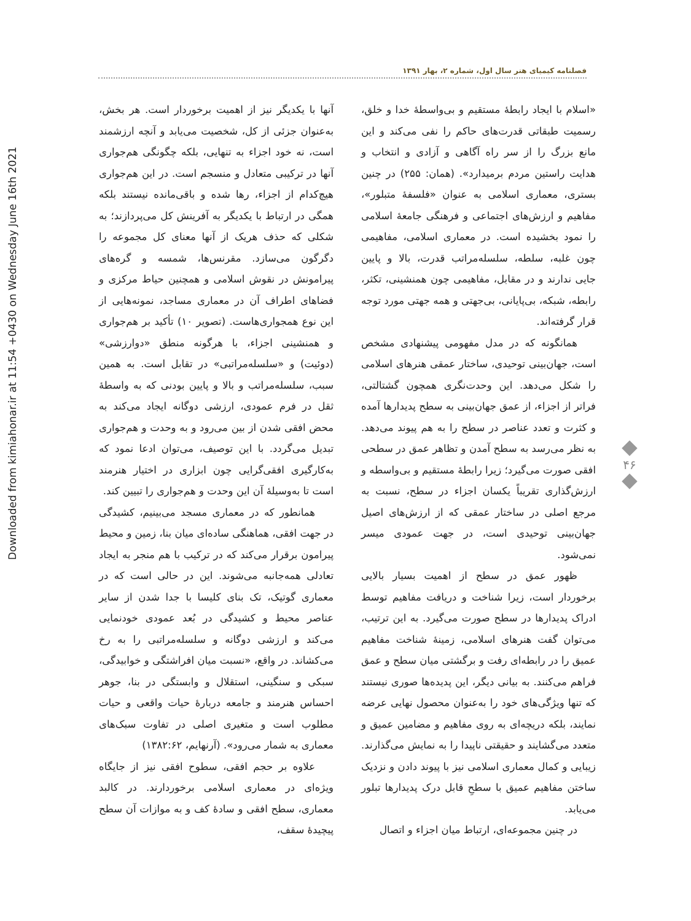Downloaded from kimiahonar.ir at 11:54 +0430 on Wednesday June 16th 2021
فصلنامه کیمیای هنر سال اول، شماره ۲، بهار ۱۳۹۱
«اسلام با ایجاد رابطهٔ مستقیم و بی‌واسطهٔ خدا و خلق، رسمیت طبقاتی قدرت‌های حاکم را نفی می‌کند و این مانع بزرگ را از سر راه آگاهی و آزادی و انتخاب و هدایت راستین مردم برمیدارد». (همان: ۲۵۵) در چنین بستری، معماری اسلامی به عنوان «فلسفهٔ متبلور»، مفاهیم و ارزش‌های اجتماعی و فرهنگی جامعهٔ اسلامی را نمود بخشیده است. در معماری اسلامی، مفاهیمی چون غلبه، سلطه، سلسله‌مراتب قدرت، بالا و پایین جایی ندارند و در مقابل، مفاهیمی چون همنشینی، تکثر، رابطه، شبکه، بی‌پایانی، بی‌جهتی و همه جهتی مورد توجه قرار گرفته‌اند.
همانگونه که در مدل مفهومی پیشنهادی مشخص است، جهان‌بینی توحیدی، ساختار عمقی هنرهای اسلامی را شکل می‌دهد. این وحدت‌نگری همچون گشتالتی، فراتر از اجزاء، از عمق جهان‌بینی به سطح پدیدارها آمده و کثرت و تعدد عناصر در سطح را به هم پیوند می‌دهد. به نظر می‌رسد به سطح آمدن و تظاهر عمق در سطحی افقی صورت می‌گیرد؛ زیرا رابطهٔ مستقیم و بی‌واسطه و ارزش‌گذاری تقریباً یکسان اجزاء در سطح، نسبت به مرجع اصلی در ساختار عمقی که از ارزش‌های اصیل جهان‌بینی توحیدی است، در جهت عمودی میسر نمی‌شود.
ظهور عمق در سطح از اهمیت بسیار بالایی برخوردار است، زیرا شناخت و دریافت مفاهیم توسط ادراک پدیدارها در سطح صورت می‌گیرد. به این ترتیب، می‌توان گفت هنرهای اسلامی، زمینهٔ شناخت مفاهیم عمیق را در رابطه‌ای رفت و برگشتی میان سطح و عمق فراهم می‌کنند. به بیانی دیگر، این پدیده‌ها صوری نیستند که تنها ویژگی‌های خود را به‌عنوان محصول نهایی عرضه نمایند، بلکه دریچه‌ای به روی مفاهیم و مضامین عمیق و متعدد می‌گشایند و حقیقتی ناپیدا را به نمایش می‌گذارند. زیبایی و کمال معماری اسلامی نیز با پیوند دادن و نزدیک ساختن مفاهیم عمیق با سطحِ قابل درک پدیدارها تبلور می‌یابد.
در چنین مجموعه‌ای، ارتباط میان اجزاء و اتصال
آنها با یکدیگر نیز از اهمیت برخوردار است. هر بخش، به‌عنوان جزئی از کل، شخصیت می‌یابد و آنچه ارزشمند است، نه خود اجزاء به تنهایی، بلکه چگونگی هم‌جواری آنها در ترکیبی متعادل و منسجم است. در این هم‌جواری هیچ‌کدام از اجزاء، رها شده و باقی‌مانده نیستند بلکه همگی در ارتباط با یکدیگر به آفرینش کل می‌پردازند؛ به شکلی که حذف هریک از آنها معنای کل مجموعه را دگرگون می‌سازد. مقرنس‌ها، شمسه و گره‌های پیرامونش در نقوش اسلامی و همچنین حیاط مرکزی و فضاهای اطراف آن در معماری مساجد، نمونه‌هایی از این نوع همجواری‌هاست. (تصویر ۱۰) تأکید بر هم‌جواری و همنشینی اجزاء، با هرگونه منطق «دوارزشی» (دوئیت) و «سلسله‌مراتبی» در تقابل است. به همین سبب، سلسله‌مراتب و بالا و پایین بودنی که به واسطهٔ ثقل در فرم عمودی، ارزشی دوگانه ایجاد می‌کند به محض افقی شدن از بین می‌رود و به وحدت و هم‌جواری تبدیل می‌گردد. با این توصیف، می‌توان ادعا نمود که به‌کارگیری افقی‌گرایی چون ابزاری در اختیار هنرمند است تا به‌وسیلهٔ آن این وحدت و هم‌جواری را تبیین کند.
همانطور که در معماری مسجد می‌بینیم، کشیدگی در جهت افقی، هماهنگی ساده‌ای میان بنا، زمین و محیط پیرامون برقرار می‌کند که در ترکیب با هم منجر به ایجاد تعادلی همه‌جانبه می‌شوند. این در حالی است که در معماری گوتیک، تک بنای کلیسا با جدا شدن از سایر عناصر محیط و کشیدگی در بُعد عمودی خودنمایی می‌کند و ارزشی دوگانه و سلسله‌مراتبی را به رخ می‌کشاند. در واقع، «نسبت میان افراشتگی و خوابیدگی، سبکی و سنگینی، استقلال و وابستگی در بنا، جوهر احساس هنرمند و جامعه دربارهٔ حیات واقعی و حیات مطلوب است و متغیری اصلی در تفاوت سبک‌های معماری به شمار می‌رود». (آرنهایم، ۱۳۸۲:۶۲)
علاوه بر حجم افقی، سطوح افقی نیز از جایگاه ویژه‌ای در معماری اسلامی برخوردارند. در کالبد معماری، سطح افقی و سادهٔ کف و به موازات آن سطح پیچیدهٔ سقف،
۴۶